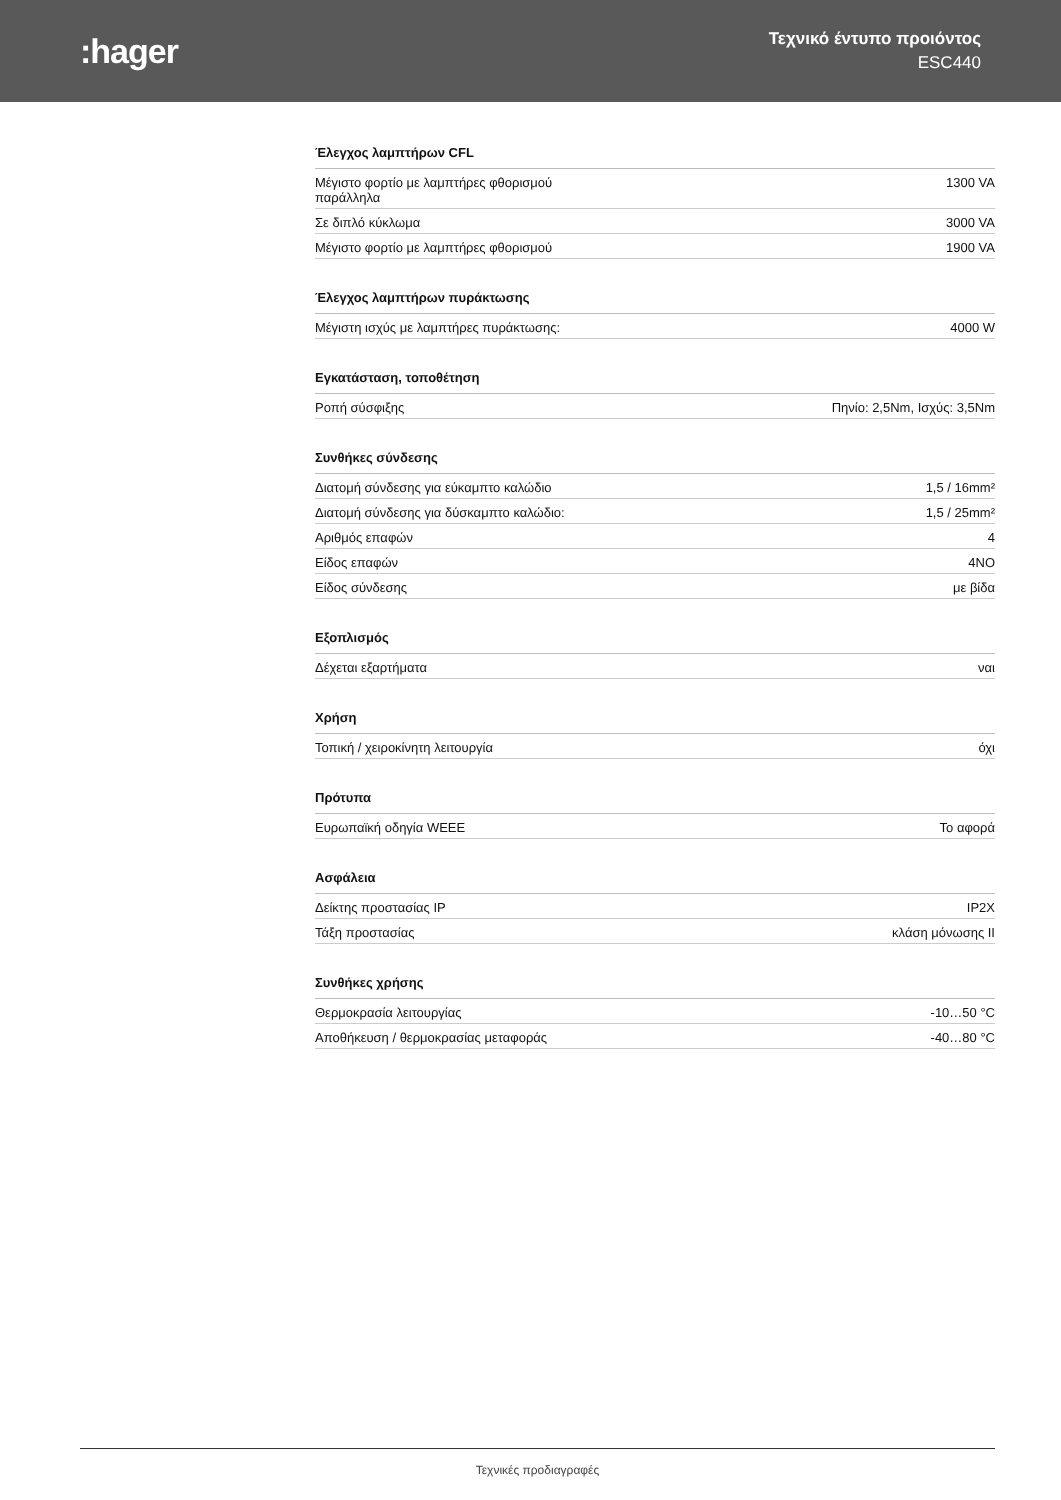:hager
Τεχνικό έντυπο προιόντος
ESC440
Έλεγχος λαμπτήρων CFL
| Μέγιστο φορτίο με λαμπτήρες φθορισμού παράλληλα | 1300 VA |
| Σε διπλό κύκλωμα | 3000 VA |
| Μέγιστο φορτίο με λαμπτήρες φθορισμού | 1900 VA |
Έλεγχος λαμπτήρων πυράκτωσης
| Μέγιστη ισχύς με λαμπτήρες πυράκτωσης: | 4000 W |
Εγκατάσταση, τοποθέτηση
| Ροπή σύσφιξης | Πηνίο: 2,5Nm, Ισχύς: 3,5Nm |
Συνθήκες σύνδεσης
| Διατομή σύνδεσης για εύκαμπτο καλώδιο | 1,5 / 16mm² |
| Διατομή σύνδεσης για δύσκαμπτο καλώδιο: | 1,5 / 25mm² |
| Αριθμός επαφών | 4 |
| Είδος επαφών | 4NO |
| Είδος σύνδεσης | με βίδα |
Εξοπλισμός
| Δέχεται εξαρτήματα | ναι |
Χρήση
| Τοπική / χειροκίνητη λειτουργία | όχι |
Πρότυπα
| Ευρωπαϊκή οδηγία WEEE | Το αφορά |
Ασφάλεια
| Δείκτης προστασίας IP | IP2X |
| Τάξη προστασίας | κλάση μόνωσης II |
Συνθήκες χρήσης
| Θερμοκρασία λειτουργίας | -10…50 °C |
| Αποθήκευση / θερμοκρασίας μεταφοράς | -40…80 °C |
Τεχνικές προδιαγραφές